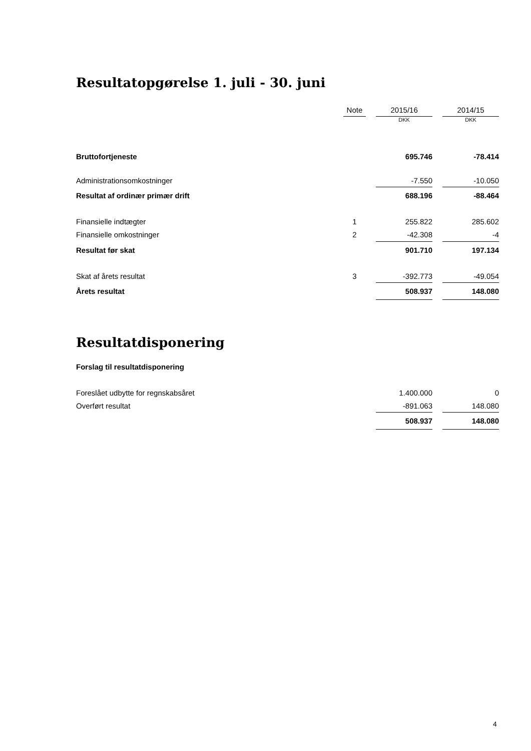Resultatopgørelse 1. juli - 30. juni
| | Note | | 2015/16 | | 2014/15 |
| | | | DKK | | DKK |
| Bruttofortjeneste | | | 695.746 | | -78.414 |
| Administrationsomkostninger | | | -7.550 | | -10.050 |
| Resultat af ordinær primær drift | | | 688.196 | | -88.464 |
| Finansielle indtægter | 1 | | 255.822 | | 285.602 |
| Finansielle omkostninger | 2 | | -42.308 | | -4 |
| Resultat før skat | | | 901.710 | | 197.134 |
| Skat af årets resultat | 3 | | -392.773 | | -49.054 |
| Årets resultat | | | 508.937 | | 148.080 |
Resultatdisponering
| Forslag til resultatdisponering | | | | | |
| Foreslået udbytte for regnskabsåret | | | 1.400.000 | | 0 |
| Overført resultat | | | -891.063 | | 148.080 |
| | | | 508.937 | | 148.080 |
4